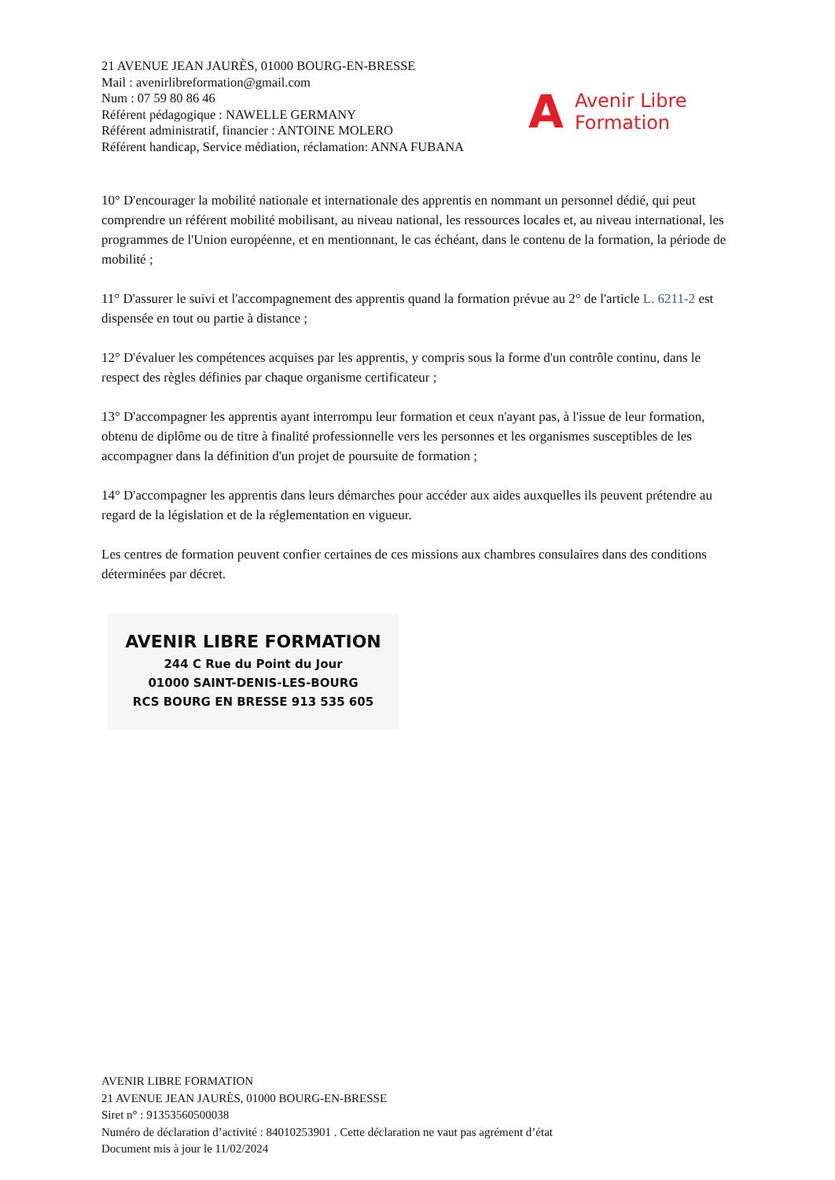21 AVENUE JEAN JAURÈS, 01000 BOURG-EN-BRESSE
Mail : avenirlibreformation@gmail.com
Num : 07 59 80 86 46
Référent pédagogique : NAWELLE GERMANY
Référent administratif, financier : ANTOINE MOLERO
Référent handicap, Service médiation, réclamation: ANNA FUBANA
A Avenir Libre
Formation
10° D'encourager la mobilité nationale et internationale des apprentis en nommant un personnel dédié, qui peut comprendre un référent mobilité mobilisant, au niveau national, les ressources locales et, au niveau international, les programmes de l'Union européenne, et en mentionnant, le cas échéant, dans le contenu de la formation, la période de mobilité ;
11° D'assurer le suivi et l'accompagnement des apprentis quand la formation prévue au 2° de l'article L. 6211-2 est dispensée en tout ou partie à distance ;
12° D'évaluer les compétences acquises par les apprentis, y compris sous la forme d'un contrôle continu, dans le respect des règles définies par chaque organisme certificateur ;
13° D'accompagner les apprentis ayant interrompu leur formation et ceux n'ayant pas, à l'issue de leur formation, obtenu de diplôme ou de titre à finalité professionnelle vers les personnes et les organismes susceptibles de les accompagner dans la définition d'un projet de poursuite de formation ;
14° D'accompagner les apprentis dans leurs démarches pour accéder aux aides auxquelles ils peuvent prétendre au regard de la législation et de la réglementation en vigueur.
Les centres de formation peuvent confier certaines de ces missions aux chambres consulaires dans des conditions déterminées par décret.
AVENIR LIBRE FORMATION
244 C Rue du Point du Jour
01000 SAINT-DENIS-LES-BOURG
RCS BOURG EN BRESSE 913 535 605
AVENIR LIBRE FORMATION
21 AVENUE JEAN JAURÈS, 01000 BOURG-EN-BRESSE
Siret n° : 91353560500038
Numéro de déclaration d’activité : 84010253901 . Cette déclaration ne vaut pas agrément d’état
Document mis à jour le 11/02/2024